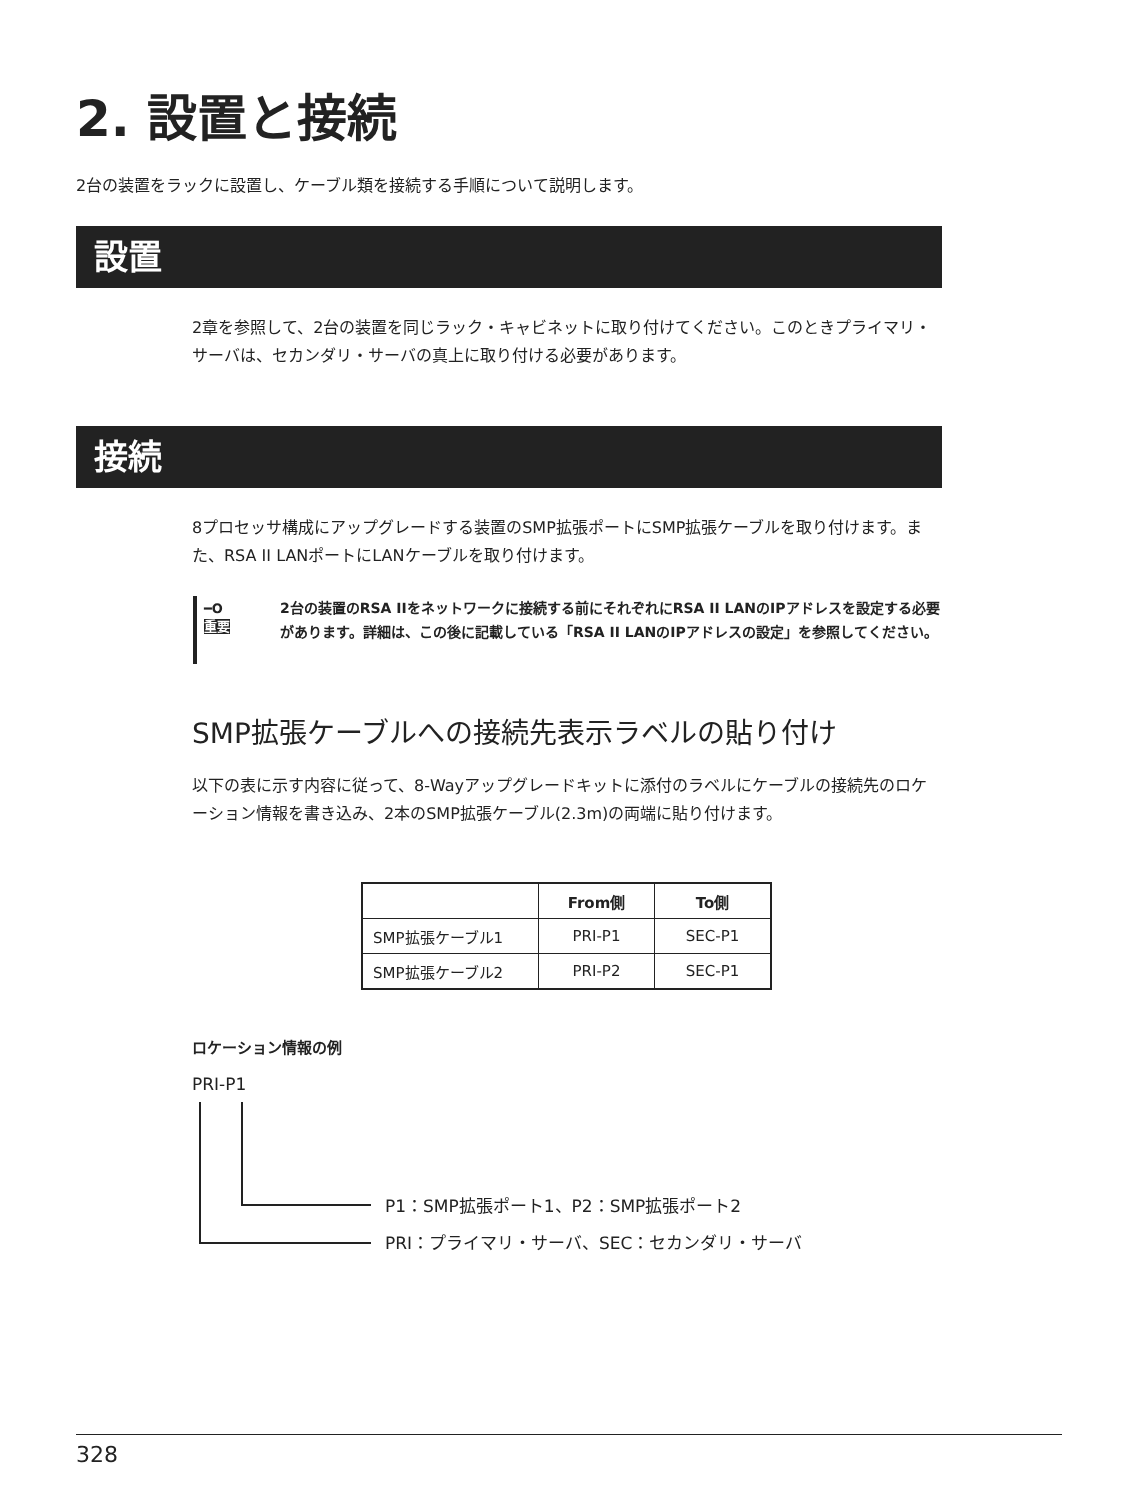2. 設置と接続
2台の装置をラックに設置し、ケーブル類を接続する手順について説明します。
設置
2章を参照して、2台の装置を同じラック・キャビネットに取り付けてください。このときプライマリ・サーバは、セカンダリ・サーバの真上に取り付ける必要があります。
接続
8プロセッサ構成にアップグレードする装置のSMP拡張ポートにSMP拡張ケーブルを取り付けます。また、RSA II LANポートにLANケーブルを取り付けます。
━O
重要
2台の装置のRSA IIをネットワークに接続する前にそれぞれにRSA II LANのIPアドレスを設定する必要があります。詳細は、この後に記載している「RSA II LANのIPアドレスの設定」を参照してください。
SMP拡張ケーブルへの接続先表示ラベルの貼り付け
以下の表に示す内容に従って、8-Wayアップグレードキットに添付のラベルにケーブルの接続先のロケーション情報を書き込み、2本のSMP拡張ケーブル(2.3m)の両端に貼り付けます。
| | From側 | To側 |
| --- | --- | --- |
| SMP拡張ケーブル1 | PRI-P1 | SEC-P1 |
| SMP拡張ケーブル2 | PRI-P2 | SEC-P1 |
ロケーション情報の例
PRI-P1
P1：SMP拡張ポート1、P2：SMP拡張ポート2
PRI：プライマリ・サーバ、SEC：セカンダリ・サーバ
328